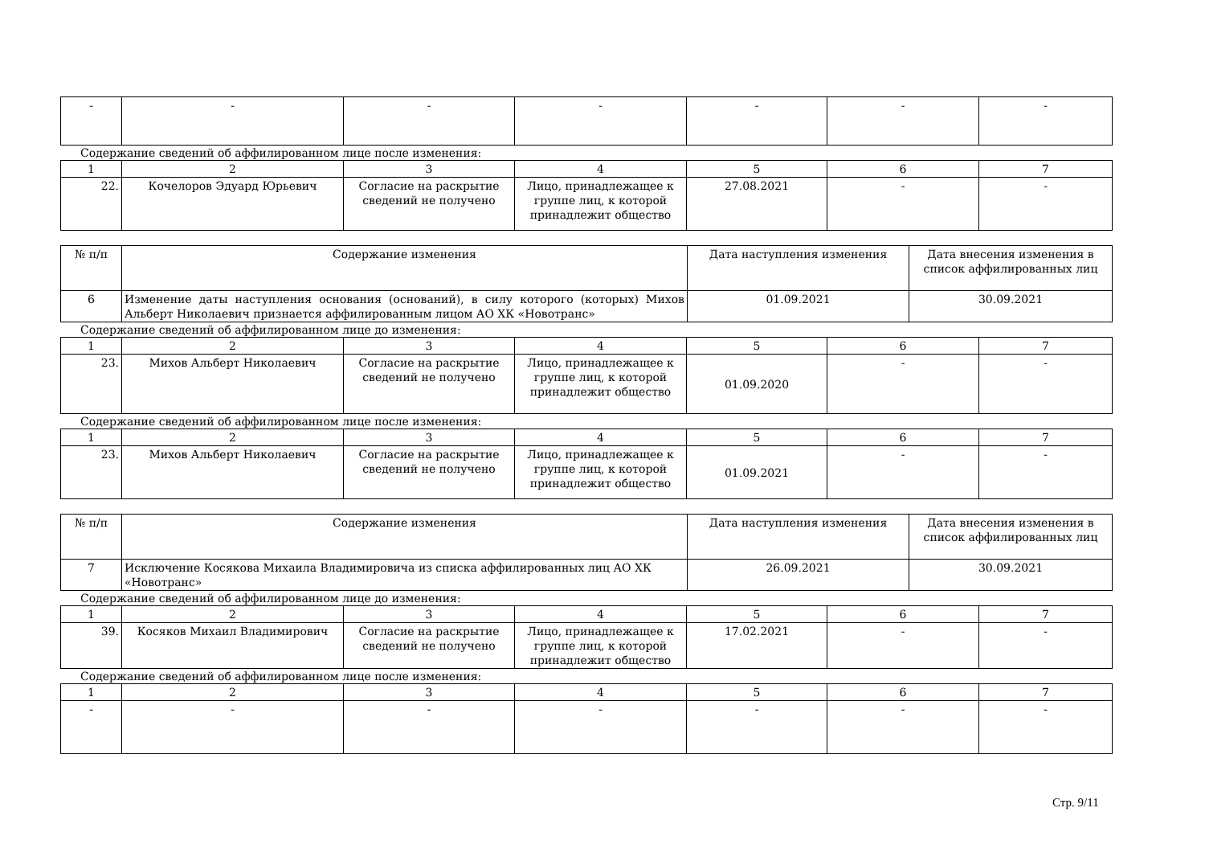| - | - | - | - | - | - | - |
Содержание сведений об аффилированном лице после изменения:
| 1 | 2 | 3 | 4 | 5 | 6 | 7 |
| 22. | Кочелоров Эдуард Юрьевич | Согласие на раскрытие сведений не получено | Лицо, принадлежащее к группе лиц, к которой принадлежит общество | 27.08.2021 | - | - |
| № п/п | Содержание изменения | Дата наступления изменения | Дата внесения изменения в список аффилированных лиц |
| 6 | Изменение даты наступления основания (оснований), в силу которого (которых) Михов Альберт Николаевич признается аффилированным лицом АО ХК «Новотранс» | 01.09.2021 | 30.09.2021 |
Содержание сведений об аффилированном лице до изменения:
| 1 | 2 | 3 | 4 | 5 | 6 | 7 |
| 23. | Михов Альберт Николаевич | Согласие на раскрытие сведений не получено | Лицо, принадлежащее к группе лиц, к которой принадлежит общество | 01.09.2020 | - | - |
Содержание сведений об аффилированном лице после изменения:
| 1 | 2 | 3 | 4 | 5 | 6 | 7 |
| 23. | Михов Альберт Николаевич | Согласие на раскрытие сведений не получено | Лицо, принадлежащее к группе лиц, к которой принадлежит общество | 01.09.2021 | - | - |
| № п/п | Содержание изменения | Дата наступления изменения | Дата внесения изменения в список аффилированных лиц |
| 7 | Исключение Косякова Михаила Владимировича из списка аффилированных лиц АО ХК «Новотранс» | 26.09.2021 | 30.09.2021 |
Содержание сведений об аффилированном лице до изменения:
| 1 | 2 | 3 | 4 | 5 | 6 | 7 |
| 39. | Косяков Михаил Владимирович | Согласие на раскрытие сведений не получено | Лицо, принадлежащее к группе лиц, к которой принадлежит общество | 17.02.2021 | - | - |
Содержание сведений об аффилированном лице после изменения:
| 1 | 2 | 3 | 4 | 5 | 6 | 7 |
| - | - | - | - | - | - | - |
Стр. 9/11